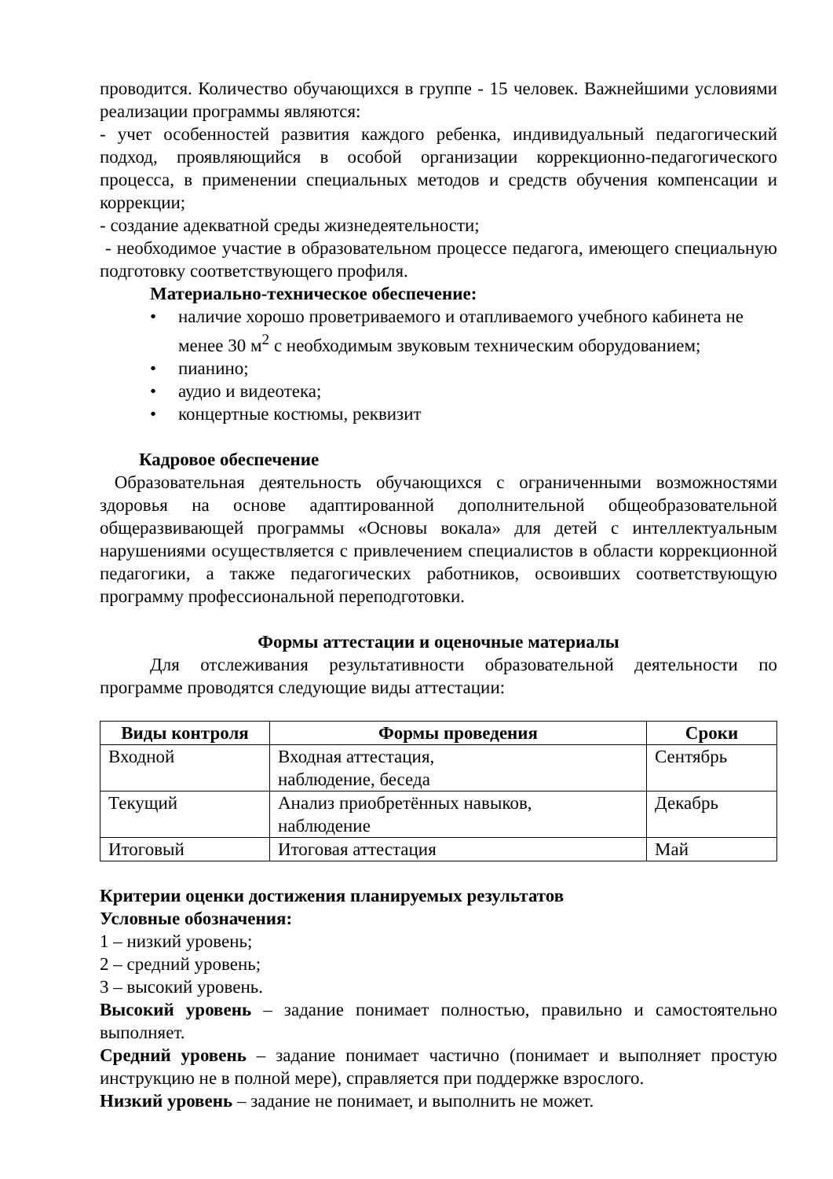проводится. Количество обучающихся в группе - 15 человек. Важнейшими условиями реализации программы являются:
- учет особенностей развития каждого ребенка, индивидуальный педагогический подход, проявляющийся в особой организации коррекционно-педагогического процесса, в применении специальных методов и средств обучения компенсации и коррекции;
- создание адекватной среды жизнедеятельности;
- необходимое участие в образовательном процессе педагога, имеющего специальную подготовку соответствующего профиля.
Материально-техническое обеспечение:
• наличие хорошо проветриваемого и отапливаемого учебного кабинета не менее 30 м<sup>2</sup> с необходимым звуковым техническим оборудованием;
• пианино;
• аудио и видеотека;
• концертные костюмы, реквизит
Кадровое обеспечение
Образовательная деятельность обучающихся с ограниченными возможностями здоровья на основе адаптированной дополнительной общеобразовательной общеразвивающей программы «Основы вокала» для детей с интеллектуальным нарушениями осуществляется с привлечением специалистов в области коррекционной педагогики, а также педагогических работников, освоивших соответствующую программу профессиональной переподготовки.
Формы аттестации и оценочные материалы
Для отслеживания результативности образовательной деятельности по программе проводятся следующие виды аттестации:
| Виды контроля | Формы проведения | Сроки |
| --- | --- | --- |
| Входной | Входная аттестация, наблюдение, беседа | Сентябрь |
| Текущий | Анализ приобретённых навыков, наблюдение | Декабрь |
| Итоговый | Итоговая аттестация | Май |
Критерии оценки достижения планируемых результатов
Условные обозначения:
1 – низкий уровень;
2 – средний уровень;
3 – высокий уровень.
Высокий уровень – задание понимает полностью, правильно и самостоятельно выполняет.
Средний уровень – задание понимает частично (понимает и выполняет простую инструкцию не в полной мере), справляется при поддержке взрослого.
Низкий уровень – задание не понимает, и выполнить не может.